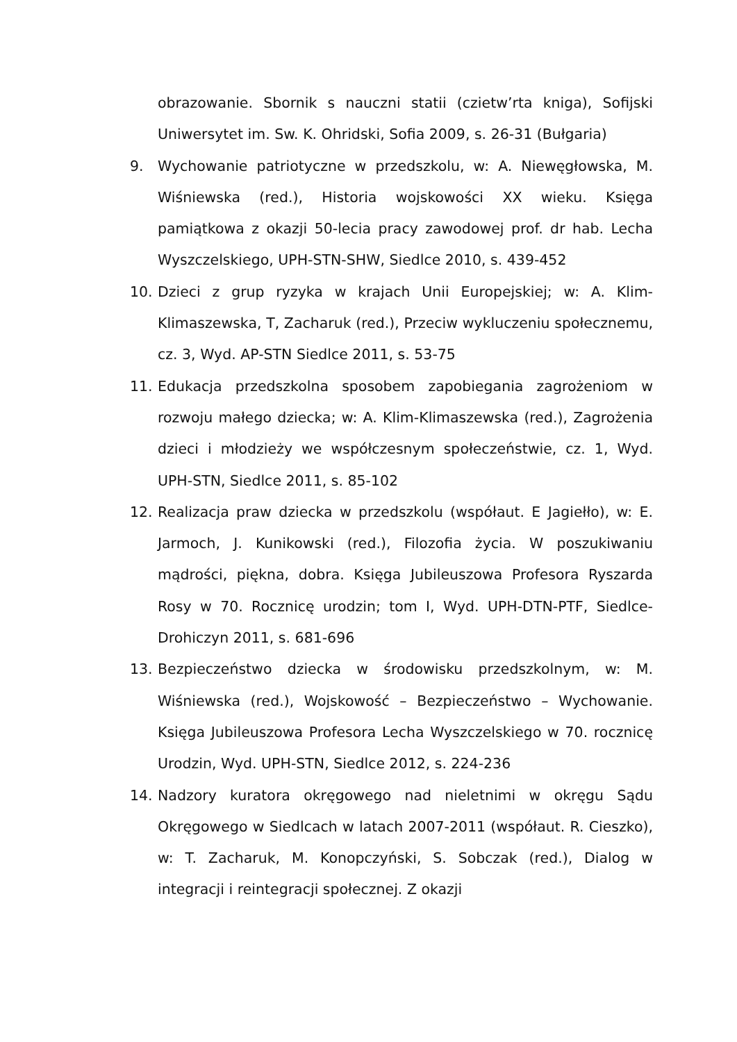obrazowanie. Sbornik s nauczni statii (czietw’rta kniga), Sofijski Uniwersytet im. Sw. K. Ohridski, Sofia 2009, s. 26-31 (Bułgaria)
9. Wychowanie patriotyczne w przedszkolu, w: A. Niewęgłowska, M. Wiśniewska (red.), Historia wojskowości XX wieku. Księga pamiątkowa z okazji 50-lecia pracy zawodowej prof. dr hab. Lecha Wyszczelskiego, UPH-STN-SHW, Siedlce 2010, s. 439-452
10. Dzieci z grup ryzyka w krajach Unii Europejskiej; w: A. Klim-Klimaszewska, T, Zacharuk (red.), Przeciw wykluczeniu społecznemu, cz. 3, Wyd. AP-STN Siedlce 2011, s. 53-75
11. Edukacja przedszkolna sposobem zapobiegania zagrożeniom w rozwoju małego dziecka; w: A. Klim-Klimaszewska (red.), Zagrożenia dzieci i młodzieży we współczesnym społeczeństwie, cz. 1, Wyd. UPH-STN, Siedlce 2011, s. 85-102
12. Realizacja praw dziecka w przedszkolu (współaut. E Jagiełło), w: E. Jarmoch, J. Kunikowski (red.), Filozofia życia. W poszukiwaniu mądrości, piękna, dobra. Księga Jubileuszowa Profesora Ryszarda Rosy w 70. Rocznicę urodzin; tom I, Wyd. UPH-DTN-PTF, Siedlce-Drohiczyn 2011, s. 681-696
13. Bezpieczeństwo dziecka w środowisku przedszkolnym, w: M. Wiśniewska (red.), Wojskowość – Bezpieczeństwo – Wychowanie. Księga Jubileuszowa Profesora Lecha Wyszczelskiego w 70. rocznicę Urodzin, Wyd. UPH-STN, Siedlce 2012, s. 224-236
14. Nadzory kuratora okręgowego nad nieletnimi w okręgu Sądu Okręgowego w Siedlcach w latach 2007-2011 (współaut. R. Cieszko), w: T. Zacharuk, M. Konopczyński, S. Sobczak (red.), Dialog w integracji i reintegracji społecznej. Z okazji